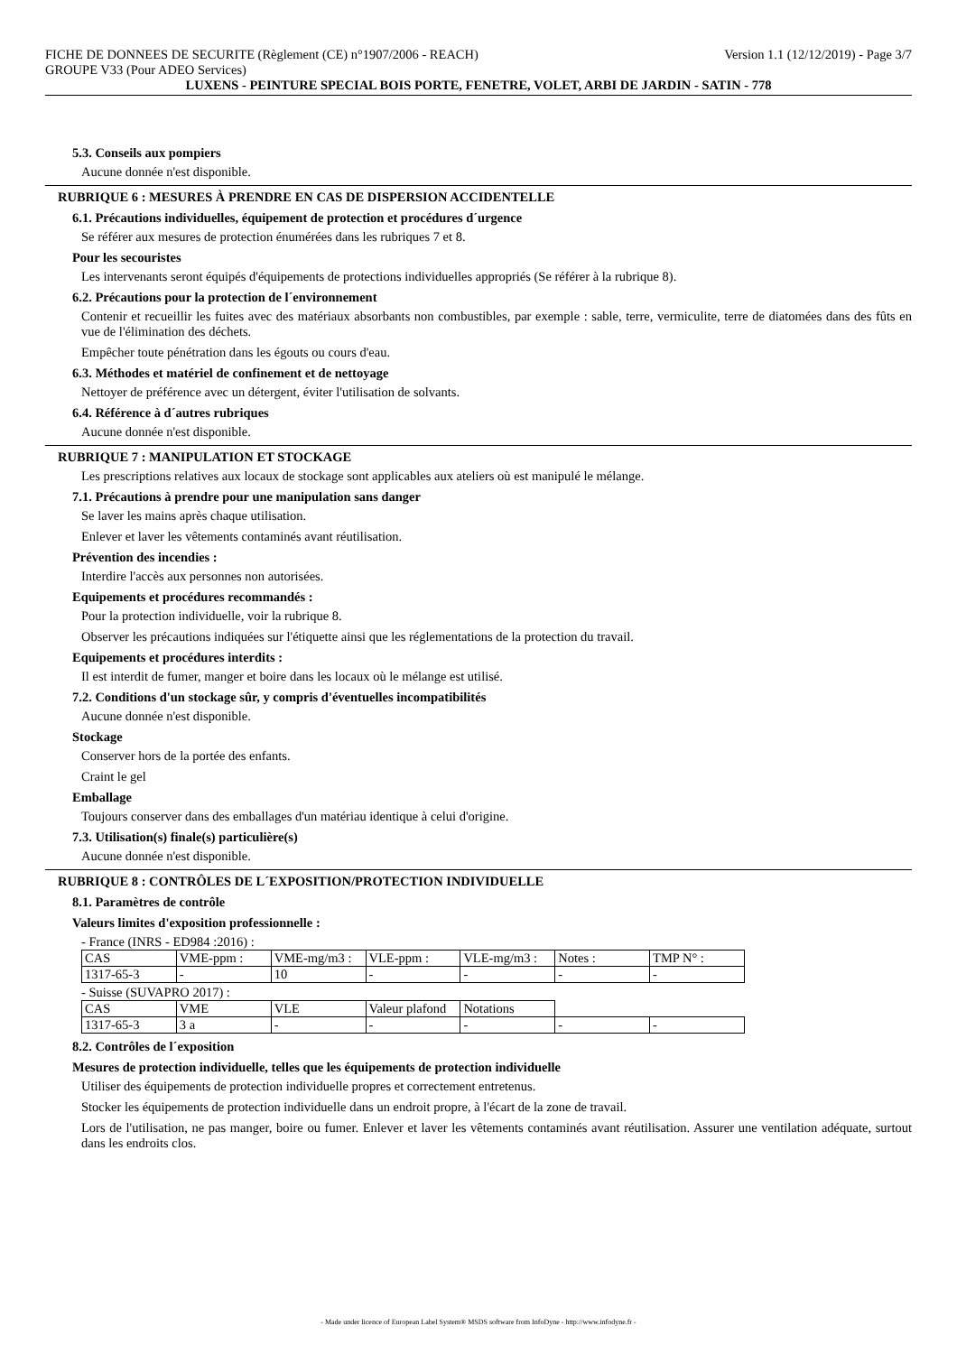FICHE DE DONNEES DE SECURITE (Règlement (CE) n°1907/2006 - REACH) Version 1.1 (12/12/2019) - Page 3/7
GROUPE V33 (Pour ADEO Services)
LUXENS - PEINTURE SPECIAL BOIS PORTE, FENETRE, VOLET, ARBI DE JARDIN - SATIN - 778
5.3. Conseils aux pompiers
Aucune donnée n'est disponible.
RUBRIQUE 6 : MESURES À PRENDRE EN CAS DE DISPERSION ACCIDENTELLE
6.1. Précautions individuelles, équipement de protection et procédures d´urgence
Se référer aux mesures de protection énumérées dans les rubriques 7 et 8.
Pour les secouristes
Les intervenants seront équipés d'équipements de protections individuelles appropriés (Se référer à la rubrique 8).
6.2. Précautions pour la protection de l´environnement
Contenir et recueillir les fuites avec des matériaux absorbants non combustibles, par exemple : sable, terre, vermiculite, terre de diatomées dans des fûts en vue de l'élimination des déchets.
Empêcher toute pénétration dans les égouts ou cours d'eau.
6.3. Méthodes et matériel de confinement et de nettoyage
Nettoyer de préférence avec un détergent, éviter l'utilisation de solvants.
6.4. Référence à d´autres rubriques
Aucune donnée n'est disponible.
RUBRIQUE 7 : MANIPULATION ET STOCKAGE
Les prescriptions relatives aux locaux de stockage sont applicables aux ateliers où est manipulé le mélange.
7.1. Précautions à prendre pour une manipulation sans danger
Se laver les mains après chaque utilisation.
Enlever et laver les vêtements contaminés avant réutilisation.
Prévention des incendies :
Interdire l'accès aux personnes non autorisées.
Equipements et procédures recommandés :
Pour la protection individuelle, voir la rubrique 8.
Observer les précautions indiquées sur l'étiquette ainsi que les réglementations de la protection du travail.
Equipements et procédures interdits :
Il est interdit de fumer, manger et boire dans les locaux où le mélange est utilisé.
7.2. Conditions d'un stockage sûr, y compris d'éventuelles incompatibilités
Aucune donnée n'est disponible.
Stockage
Conserver hors de la portée des enfants.
Craint le gel
Emballage
Toujours conserver dans des emballages d'un matériau identique à celui d'origine.
7.3. Utilisation(s) finale(s) particulière(s)
Aucune donnée n'est disponible.
RUBRIQUE 8 : CONTRÔLES DE L´EXPOSITION/PROTECTION INDIVIDUELLE
8.1. Paramètres de contrôle
Valeurs limites d'exposition professionnelle :
- France (INRS - ED984 :2016) :
| CAS | VME-ppm : | VME-mg/m3 : | VLE-ppm : | VLE-mg/m3 : | Notes : | TMP N° : |
| 1317-65-3 | - | 10 | - | - | - | - |
- Suisse (SUVAPRO 2017) :
| CAS | VME | VLE | Valeur plafond | Notations | | |
| 1317-65-3 | 3 a | - | - | - | - | - |
8.2. Contrôles de l´exposition
Mesures de protection individuelle, telles que les équipements de protection individuelle
Utiliser des équipements de protection individuelle propres et correctement entretenus.
Stocker les équipements de protection individuelle dans un endroit propre, à l'écart de la zone de travail.
Lors de l'utilisation, ne pas manger, boire ou fumer. Enlever et laver les vêtements contaminés avant réutilisation. Assurer une ventilation adéquate, surtout dans les endroits clos.
- Made under licence of European Label System® MSDS software from InfoDyne - http://www.infodyne.fr -